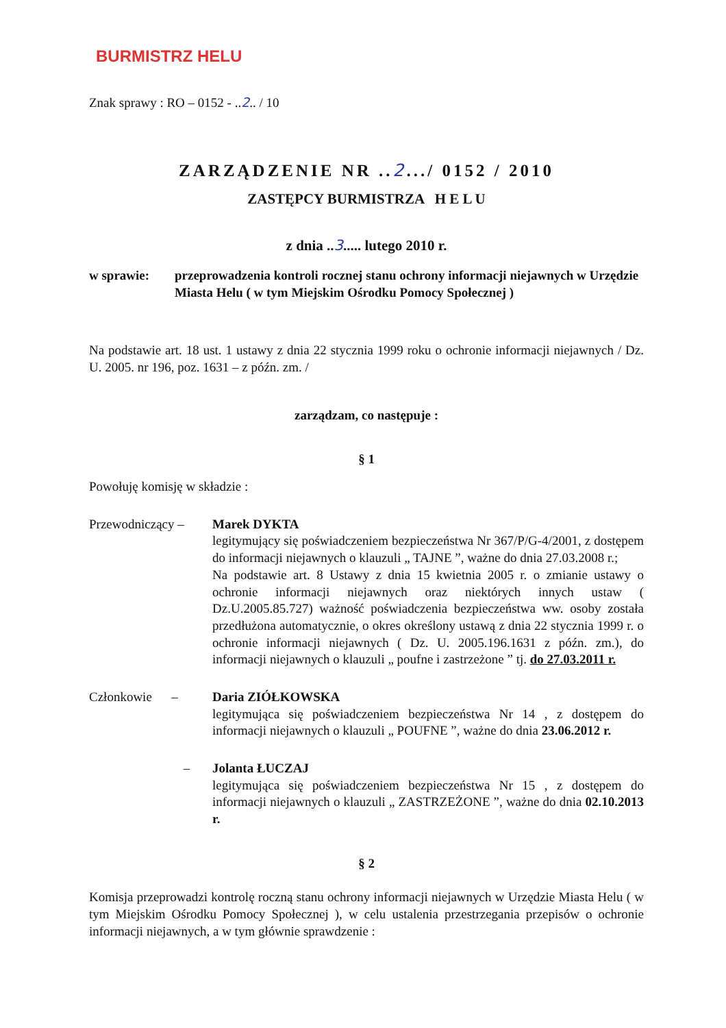BURMISTRZ HELU
Znak sprawy : RO – 0152 - ..2.. / 10
ZARZĄDZENIE NR ..2.../ 0152 / 2010
ZASTĘPCY BURMISTRZA H E L U
z dnia ..3..... lutego 2010 r.
w sprawie: przeprowadzenia kontroli rocznej stanu ochrony informacji niejawnych w Urzędzie Miasta Helu ( w tym Miejskim Ośrodku Pomocy Społecznej )
Na podstawie art. 18 ust. 1 ustawy z dnia 22 stycznia 1999 roku o ochronie informacji niejawnych / Dz. U. 2005. nr 196, poz. 1631 – z późn. zm. /
zarządzam, co następuje :
§ 1
Powołuję komisję w składzie :
Przewodniczący –
Marek DYKTA
legitymujący się poświadczeniem bezpieczeństwa Nr 367/P/G-4/2001, z dostępem do informacji niejawnych o klauzuli „ TAJNE ”, ważne do dnia 27.03.2008 r.;
Na podstawie art. 8 Ustawy z dnia 15 kwietnia 2005 r. o zmianie ustawy o ochronie informacji niejawnych oraz niektórych innych ustaw ( Dz.U.2005.85.727) ważność poświadczenia bezpieczeństwa ww. osoby została przedłużona automatycznie, o okres określony ustawą z dnia 22 stycznia 1999 r. o ochronie informacji niejawnych ( Dz. U. 2005.196.1631 z późn. zm.), do informacji niejawnych o klauzuli „ poufne i zastrzeżone ” tj. do 27.03.2011 r.
Członkowie –
Daria ZIÓŁKOWSKA
legitymująca się poświadczeniem bezpieczeństwa Nr 14 , z dostępem do informacji niejawnych o klauzuli „ POUFNE ”, ważne do dnia 23.06.2012 r.
– Jolanta ŁUCZAJ
legitymująca się poświadczeniem bezpieczeństwa Nr 15 , z dostępem do informacji niejawnych o klauzuli „ ZASTRZEŻONE ”, ważne do dnia 02.10.2013 r.
§ 2
Komisja przeprowadzi kontrolę roczną stanu ochrony informacji niejawnych w Urzędzie Miasta Helu ( w tym Miejskim Ośrodku Pomocy Społecznej ), w celu ustalenia przestrzegania przepisów o ochronie informacji niejawnych, a w tym głównie sprawdzenie :